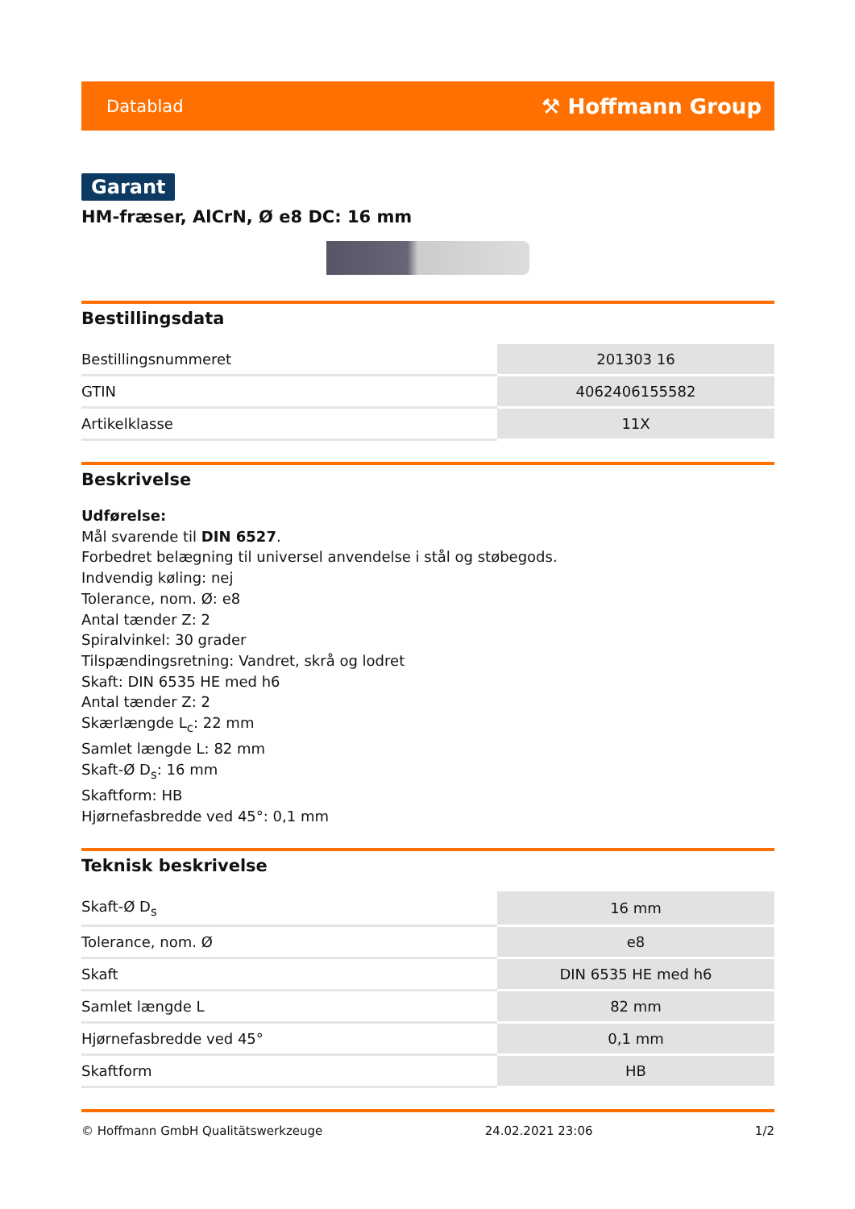Datablad ⚒ Hoffmann Group
Garant
HM-fræser, AlCrN, Ø e8 DC: 16 mm
Bestillingsdata
| Bestillingsnummeret | 201303 16 |
| GTIN | 4062406155582 |
| Artikelklasse | 11X |
Beskrivelse
Udførelse:
Mål svarende til DIN 6527.
Forbedret belægning til universel anvendelse i stål og støbegods.
Indvendig køling: nej
Tolerance, nom. Ø: e8
Antal tænder Z: 2
Spiralvinkel: 30 grader
Tilspændingsretning: Vandret, skrå og lodret
Skaft: DIN 6535 HE med h6
Antal tænder Z: 2
Skærlængde L<sub>c</sub>: 22 mm
Samlet længde L: 82 mm
Skaft-Ø D<sub>s</sub>: 16 mm
Skaftform: HB
Hjørnefasbredde ved 45°: 0,1 mm
Teknisk beskrivelse
| Skaft-Ø D<sub>s</sub> | 16 mm |
| Tolerance, nom. Ø | e8 |
| Skaft | DIN 6535 HE med h6 |
| Samlet længde L | 82 mm |
| Hjørnefasbredde ved 45° | 0,1 mm |
| Skaftform | HB |
© Hoffmann GmbH Qualitätswerkzeuge 24.02.2021 23:06 1/2